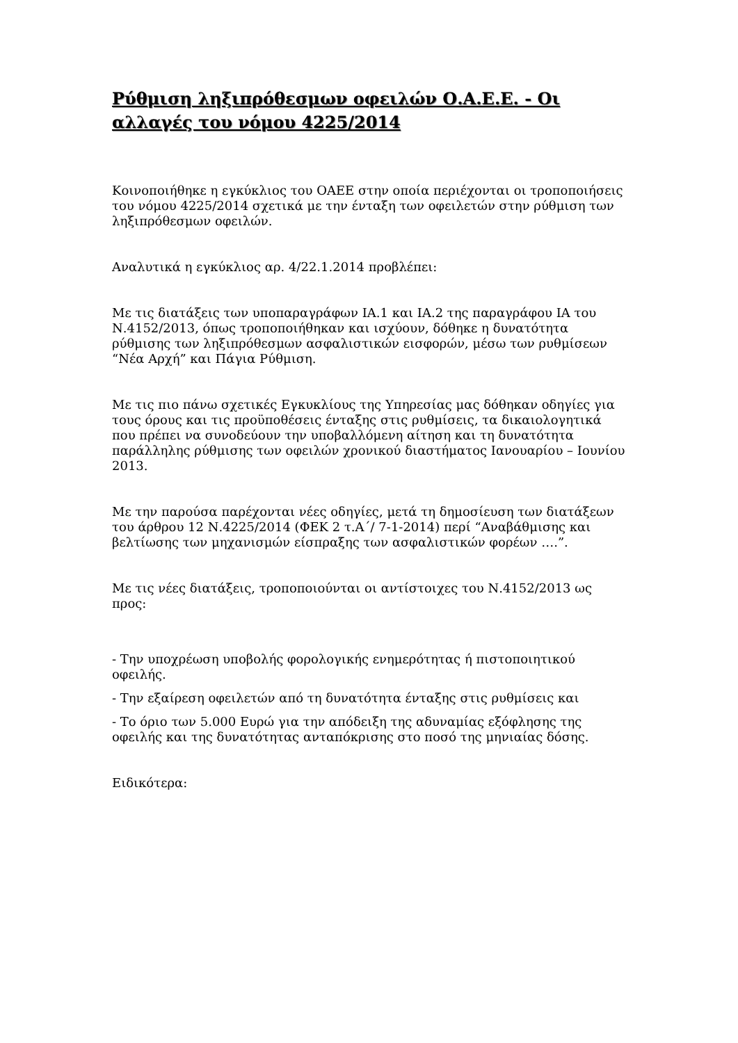Ρύθμιση ληξιπρόθεσμων οφειλών Ο.Α.Ε.Ε. - Οι αλλαγές του νόμου 4225/2014
Κοινοποιήθηκε η εγκύκλιος του ΟΑΕΕ στην οποία περιέχονται οι τροποποιήσεις του νόμου 4225/2014 σχετικά με την ένταξη των οφειλετών στην ρύθμιση των ληξιπρόθεσμων οφειλών.
Αναλυτικά η εγκύκλιος αρ. 4/22.1.2014 προβλέπει:
Με τις διατάξεις των υποπαραγράφων ΙΑ.1 και ΙΑ.2 της παραγράφου ΙΑ του Ν.4152/2013, όπως τροποποιήθηκαν και ισχύουν, δόθηκε η δυνατότητα ρύθμισης των ληξιπρόθεσμων ασφαλιστικών εισφορών, μέσω των ρυθμίσεων “Νέα Αρχή” και Πάγια Ρύθμιση.
Με τις πιο πάνω σχετικές Εγκυκλίους της Υπηρεσίας μας δόθηκαν οδηγίες για τους όρους και τις προϋποθέσεις ένταξης στις ρυθμίσεις, τα δικαιολογητικά που πρέπει να συνοδεύουν την υποβαλλόμενη αίτηση και τη δυνατότητα παράλληλης ρύθμισης των οφειλών χρονικού διαστήματος Ιανουαρίου – Ιουνίου 2013.
Με την παρούσα παρέχονται νέες οδηγίες, μετά τη δημοσίευση των διατάξεων του άρθρου 12 Ν.4225/2014 (ΦΕΚ 2 τ.Α΄/ 7-1-2014) περί “Αναβάθμισης και βελτίωσης των μηχανισμών είσπραξης των ασφαλιστικών φορέων ….”.
Με τις νέες διατάξεις, τροποποιούνται οι αντίστοιχες του Ν.4152/2013 ως προς:
- Την υποχρέωση υποβολής φορολογικής ενημερότητας ή πιστοποιητικού οφειλής.
- Την εξαίρεση οφειλετών από τη δυνατότητα ένταξης στις ρυθμίσεις και
- Το όριο των 5.000 Ευρώ για την απόδειξη της αδυναμίας εξόφλησης της οφειλής και της δυνατότητας ανταπόκρισης στο ποσό της μηνιαίας δόσης.
Ειδικότερα: